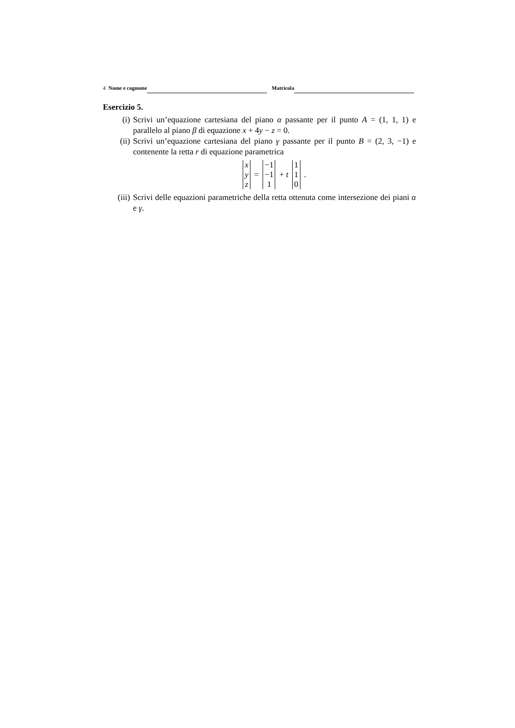4 Nome e cognome Matricola
Esercizio 5.
(i) Scrivi un’equazione cartesiana del piano α passante per il punto A = (1, 1, 1) e parallelo al piano β di equazione x + 4y − z = 0.
(ii) Scrivi un’equazione cartesiana del piano γ passante per il punto B = (2, 3, −1) e contenente la retta r di equazione parametrica
x
y
z
=
−1
−1
1
+ t
1
1
0
.
(iii) Scrivi delle equazioni parametriche della retta ottenuta come intersezione dei piani α e γ.